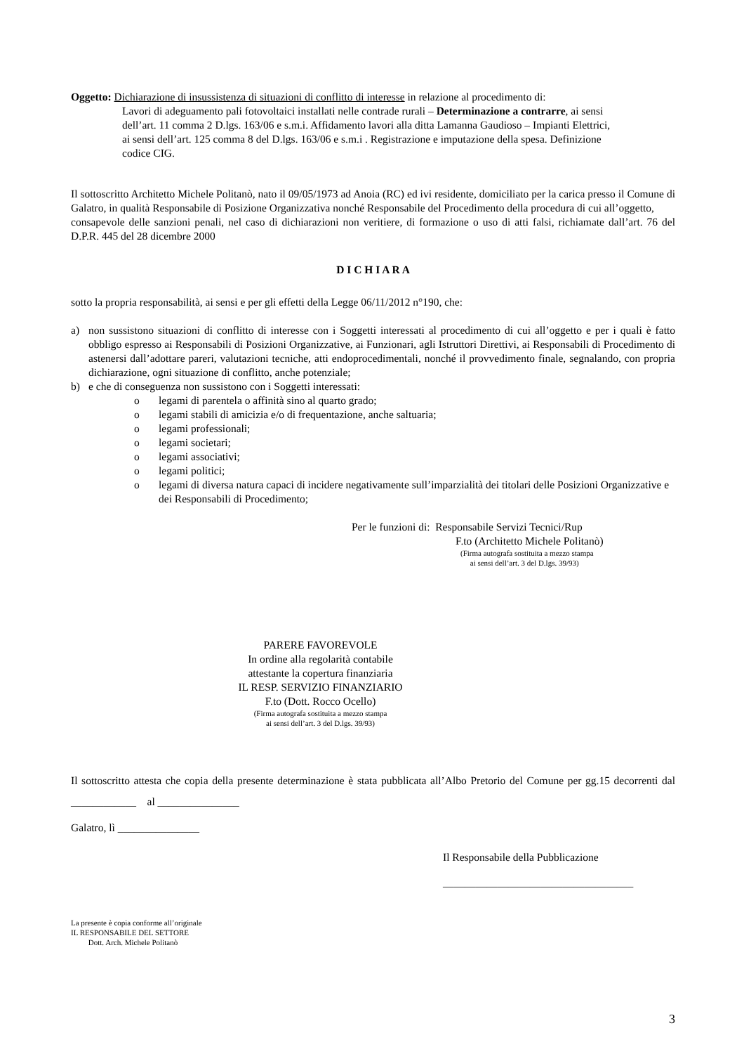Oggetto: Dichiarazione di insussistenza di situazioni di conflitto di interesse in relazione al procedimento di:
Lavori di adeguamento pali fotovoltaici installati nelle contrade rurali – Determinazione a contrarre, ai sensi dell’art. 11 comma 2 D.lgs. 163/06 e s.m.i. Affidamento lavori alla ditta Lamanna Gaudioso – Impianti Elettrici, ai sensi dell’art. 125 comma 8 del D.lgs. 163/06 e s.m.i . Registrazione e imputazione della spesa. Definizione codice CIG.
Il sottoscritto Architetto Michele Politanò, nato il 09/05/1973 ad Anoia (RC) ed ivi residente, domiciliato per la carica presso il Comune di Galatro, in qualità Responsabile di Posizione Organizzativa nonché Responsabile del Procedimento della procedura di cui all’oggetto,
consapevole delle sanzioni penali, nel caso di dichiarazioni non veritiere, di formazione o uso di atti falsi, richiamate dall’art. 76 del D.P.R. 445 del 28 dicembre 2000
D I C H I A R A
sotto la propria responsabilità, ai sensi e per gli effetti della Legge 06/11/2012 n°190, che:
a) non sussistono situazioni di conflitto di interesse con i Soggetti interessati al procedimento di cui all’oggetto e per i quali è fatto obbligo espresso ai Responsabili di Posizioni Organizzative, ai Funzionari, agli Istruttori Direttivi, ai Responsabili di Procedimento di astenersi dall’adottare pareri, valutazioni tecniche, atti endoprocedimentali, nonché il provvedimento finale, segnalando, con propria dichiarazione, ogni situazione di conflitto, anche potenziale;
b) e che di conseguenza non sussistono con i Soggetti interessati:
o legami di parentela o affinità sino al quarto grado;
o legami stabili di amicizia e/o di frequentazione, anche saltuaria;
o legami professionali;
o legami societari;
o legami associativi;
o legami politici;
o legami di diversa natura capaci di incidere negativamente sull’imparzialità dei titolari delle Posizioni Organizzative e dei Responsabili di Procedimento;
Per le funzioni di: Responsabile Servizi Tecnici/Rup
F.to (Architetto Michele Politanò)
(Firma autografa sostituita a mezzo stampa
ai sensi dell’art. 3 del D.lgs. 39/93)
PARERE FAVOREVOLE
In ordine alla regolarità contabile
attestante la copertura finanziaria
IL RESP. SERVIZIO FINANZIARIO
F.to (Dott. Rocco Ocello)
(Firma autografa sostituita a mezzo stampa
ai sensi dell’art. 3 del D.lgs. 39/93)
Il sottoscritto attesta che copia della presente determinazione è stata pubblicata all’Albo Pretorio del Comune per gg.15 decorrenti dal ____________ al _______________
Galatro, lì _______________
Il Responsabile della Pubblicazione
___________________________________
La presente è copia conforme all’originale
IL RESPONSABILE DEL SETTORE
Dott. Arch. Michele Politanò
3